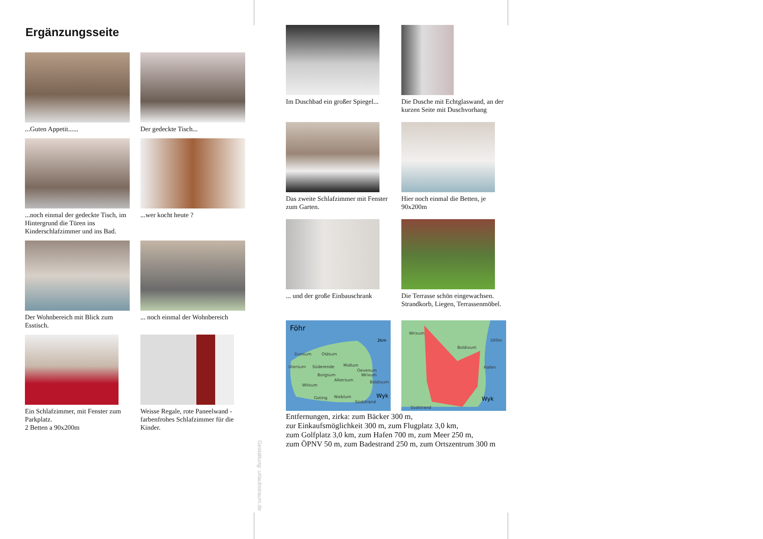Ergänzungsseite
...Guten Appetit......
Der gedeckte Tisch...
...noch einmal der gedeckte Tisch, im Hintergrund die Türen ins Kinderschlafzimmer und ins Bad.
...wer kocht heute ?
Der Wohnbereich mit Blick zum Esstisch.
... noch einmal der Wohnbereich
Ein Schlafzimmer, mit Fenster zum Parkplatz.
2 Betten a 90x200m
Weisse Regale, rote Paneelwand - farbenfrohes Schlafzimmer für die Kinder.
Gestaltung: urlaubstraum.de
Im Duschbad ein großer Spiegel...
Die Dusche mit Echtglaswand, an der kurzen Seite mit Duschvorhang
Das zweite Schlafzimmer mit Fenster zum Garten.
Hier noch einmal die Betten, je 90x200m
... und der große Einbauschrank
Die Terrasse schön eingewachsen. Strandkorb, Liegen, Terrassenmöbel.
Föhr
2km
Dunsum
Oldsum
Utersum
Süderende
Midlum
Oevenum
Wrixum
Borgsum
Alkersum
Boldixum
Witsum
Goting
Nieblum
Südstrand
Wyk
Wrixum
Boldixum
Hafen
Südstrand
500m
Wyk
Entfernungen, zirka: zum Bäcker 300 m,
zur Einkaufsmöglichkeit 300 m, zum Flugplatz 3,0 km,
zum Golfplatz 3,0 km, zum Hafen 700 m, zum Meer 250 m,
zum ÖPNV 50 m, zum Badestrand 250 m, zum Ortszentrum 300 m